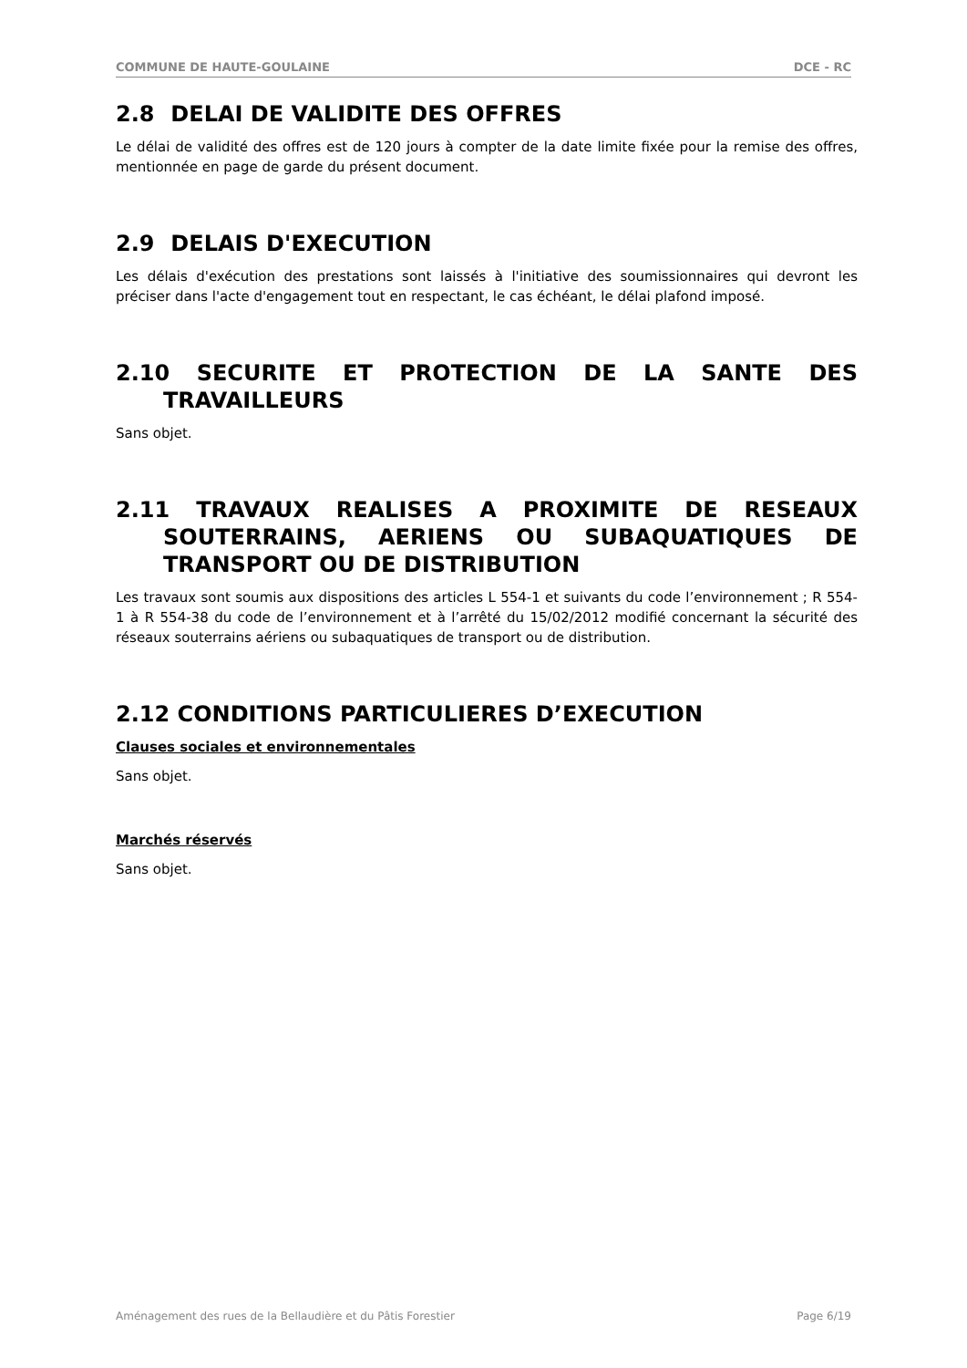COMMUNE DE HAUTE-GOULAINE DCE - RC
2.8 DELAI DE VALIDITE DES OFFRES
Le délai de validité des offres est de 120 jours à compter de la date limite fixée pour la remise des offres, mentionnée en page de garde du présent document.
2.9 DELAIS D'EXECUTION
Les délais d'exécution des prestations sont laissés à l'initiative des soumissionnaires qui devront les préciser dans l'acte d'engagement tout en respectant, le cas échéant, le délai plafond imposé.
2.10 SECURITE ET PROTECTION DE LA SANTE DES TRAVAILLEURS
Sans objet.
2.11 TRAVAUX REALISES A PROXIMITE DE RESEAUX SOUTERRAINS, AERIENS OU SUBAQUATIQUES DE TRANSPORT OU DE DISTRIBUTION
Les travaux sont soumis aux dispositions des articles L 554-1 et suivants du code l’environnement ; R 554-1 à R 554-38 du code de l’environnement et à l’arrêté du 15/02/2012 modifié concernant la sécurité des réseaux souterrains aériens ou subaquatiques de transport ou de distribution.
2.12 CONDITIONS PARTICULIERES D’EXECUTION
Clauses sociales et environnementales
Sans objet.
Marchés réservés
Sans objet.
Aménagement des rues de la Bellaudière et du Pâtis Forestier Page 6/19